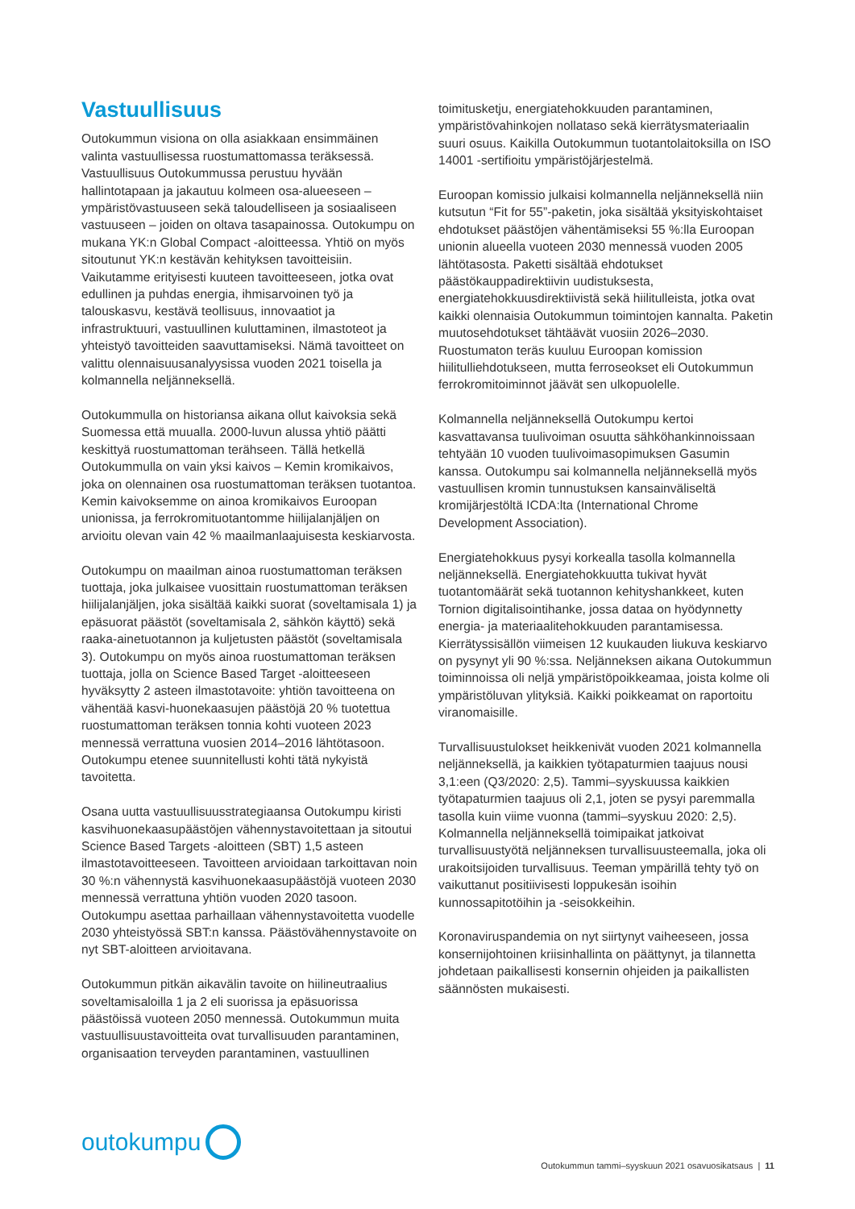Vastuullisuus
Outokummun visiona on olla asiakkaan ensimmäinen valinta vastuullisessa ruostumattomassa teräksessä. Vastuullisuus Outokummussa perustuu hyvään hallintotapaan ja jakautuu kolmeen osa-alueeseen – ympäristövastuuseen sekä taloudelliseen ja sosiaaliseen vastuuseen – joiden on oltava tasapainossa. Outokumpu on mukana YK:n Global Compact -aloitteessa. Yhtiö on myös sitoutunut YK:n kestävän kehityksen tavoitteisiin. Vaikutamme erityisesti kuuteen tavoitteeseen, jotka ovat edullinen ja puhdas energia, ihmisarvoinen työ ja talouskasvu, kestävä teollisuus, innovaatiot ja infrastruktuuri, vastuullinen kuluttaminen, ilmastoteot ja yhteistyö tavoitteiden saavuttamiseksi. Nämä tavoitteet on valittu olennaisuusanalyysissa vuoden 2021 toisella ja kolmannella neljänneksellä.
Outokummulla on historiansa aikana ollut kaivoksia sekä Suomessa että muualla. 2000-luvun alussa yhtiö päätti keskittyä ruostumattoman terähseen. Tällä hetkellä Outokummulla on vain yksi kaivos – Kemin kromikaivos, joka on olennainen osa ruostumattoman teräksen tuotantoa. Kemin kaivoksemme on ainoa kromikaivos Euroopan unionissa, ja ferrokromituotantomme hiilijalanjäljen on arvioitu olevan vain 42 % maailmanlaajuisesta keskiarvosta.
Outokumpu on maailman ainoa ruostumattoman teräksen tuottaja, joka julkaisee vuosittain ruostumattoman teräksen hiilijalanjäljen, joka sisältää kaikki suorat (soveltamisala 1) ja epäsuorat päästöt (soveltamisala 2, sähkön käyttö) sekä raaka-ainetuotannon ja kuljetusten päästöt (soveltamisala 3). Outokumpu on myös ainoa ruostumattoman teräksen tuottaja, jolla on Science Based Target -aloitteeseen hyväksytty 2 asteen ilmastotavoite: yhtiön tavoitteena on vähentää kasvi-huonekaasujen päästöjä 20 % tuotettua ruostumattoman teräksen tonnia kohti vuoteen 2023 mennessä verrattuna vuosien 2014–2016 lähtötasoon. Outokumpu etenee suunnitellusti kohti tätä nykyistä tavoitetta.
Osana uutta vastuullisuusstrategiaansa Outokumpu kiristi kasvihuonekaasupäästöjen vähennystavoitettaan ja sitoutui Science Based Targets -aloitteen (SBT) 1,5 asteen ilmastotavoitteeseen. Tavoitteen arvioidaan tarkoittavan noin 30 %:n vähennystä kasvihuonekaasupäästöjä vuoteen 2030 mennessä verrattuna yhtiön vuoden 2020 tasoon. Outokumpu asettaa parhaillaan vähennystavoitetta vuodelle 2030 yhteistyössä SBT:n kanssa. Päästövähennystavoite on nyt SBT-aloitteen arvioitavana.
Outokummun pitkän aikavälin tavoite on hiilineutraalius soveltamisaloilla 1 ja 2 eli suorissa ja epäsuorissa päästöissä vuoteen 2050 mennessä. Outokummun muita vastuullisuustavoitteita ovat turvallisuuden parantaminen, organisaation terveyden parantaminen, vastuullinen
toimitusketju, energiatehokkuuden parantaminen, ympäristövahinkojen nollataso sekä kierrätysmateriaalin suuri osuus. Kaikilla Outokummun tuotantolaitoksilla on ISO 14001 -sertifioitu ympäristöjärjestelmä.
Euroopan komissio julkaisi kolmannella neljänneksellä niin kutsutun “Fit for 55”-paketin, joka sisältää yksityiskohtaiset ehdotukset päästöjen vähentämiseksi 55 %:lla Euroopan unionin alueella vuoteen 2030 mennessä vuoden 2005 lähtötasosta. Paketti sisältää ehdotukset päästökauppadirektiivin uudistuksesta, energiatehokkuusdirektiivistä sekä hiilitulleista, jotka ovat kaikki olennaisia Outokummun toimintojen kannalta. Paketin muutosehdotukset tähtäävät vuosiin 2026–2030. Ruostumaton teräs kuuluu Euroopan komission hiilitulliehdotukseen, mutta ferroseokset eli Outokummun ferrokromitoiminnot jäävät sen ulkopuolelle.
Kolmannella neljänneksellä Outokumpu kertoi kasvattavansa tuulivoiman osuutta sähköhankinnoissaan tehtyään 10 vuoden tuulivoimasopimuksen Gasumin kanssa. Outokumpu sai kolmannella neljänneksellä myös vastuullisen kromin tunnustuksen kansainväliseltä kromijärjestöltä ICDA:lta (International Chrome Development Association).
Energiatehokkuus pysyi korkealla tasolla kolmannella neljänneksellä. Energiatehokkuutta tukivat hyvät tuotantomäärät sekä tuotannon kehityshankkeet, kuten Tornion digitalisointihanke, jossa dataa on hyödynnetty energia- ja materiaalitehokkuuden parantamisessa. Kierrätyssisällön viimeisen 12 kuukauden liukuva keskiarvo on pysynyt yli 90 %:ssa. Neljänneksen aikana Outokummun toiminnoissa oli neljä ympäristöpoikkeamaa, joista kolme oli ympäristöluvan ylityksiä. Kaikki poikkeamat on raportoitu viranomaisille.
Turvallisuustulokset heikkenivät vuoden 2021 kolmannella neljänneksellä, ja kaikkien työtapaturmien taajuus nousi 3,1:een (Q3/2020: 2,5). Tammi–syyskuussa kaikkien työtapaturmien taajuus oli 2,1, joten se pysyi paremmalla tasolla kuin viime vuonna (tammi–syyskuu 2020: 2,5). Kolmannella neljänneksellä toimipaikat jatkoivat turvallisuustyötä neljänneksen turvallisuusteemalla, joka oli urakoitsijoiden turvallisuus. Teeman ympärillä tehty työ on vaikuttanut positiivisesti loppukesän isoihin kunnossapitotöihin ja -seisokkeihin.
Koronaviruspandemia on nyt siirtynyt vaiheeseen, jossa konsernijohtoinen kriisinhallinta on päättynyt, ja tilannetta johdetaan paikallisesti konsernin ohjeiden ja paikallisten säännösten mukaisesti.
outokumpu
Outokummun tammi–syyskuun 2021 osavuosikatsaus | 11